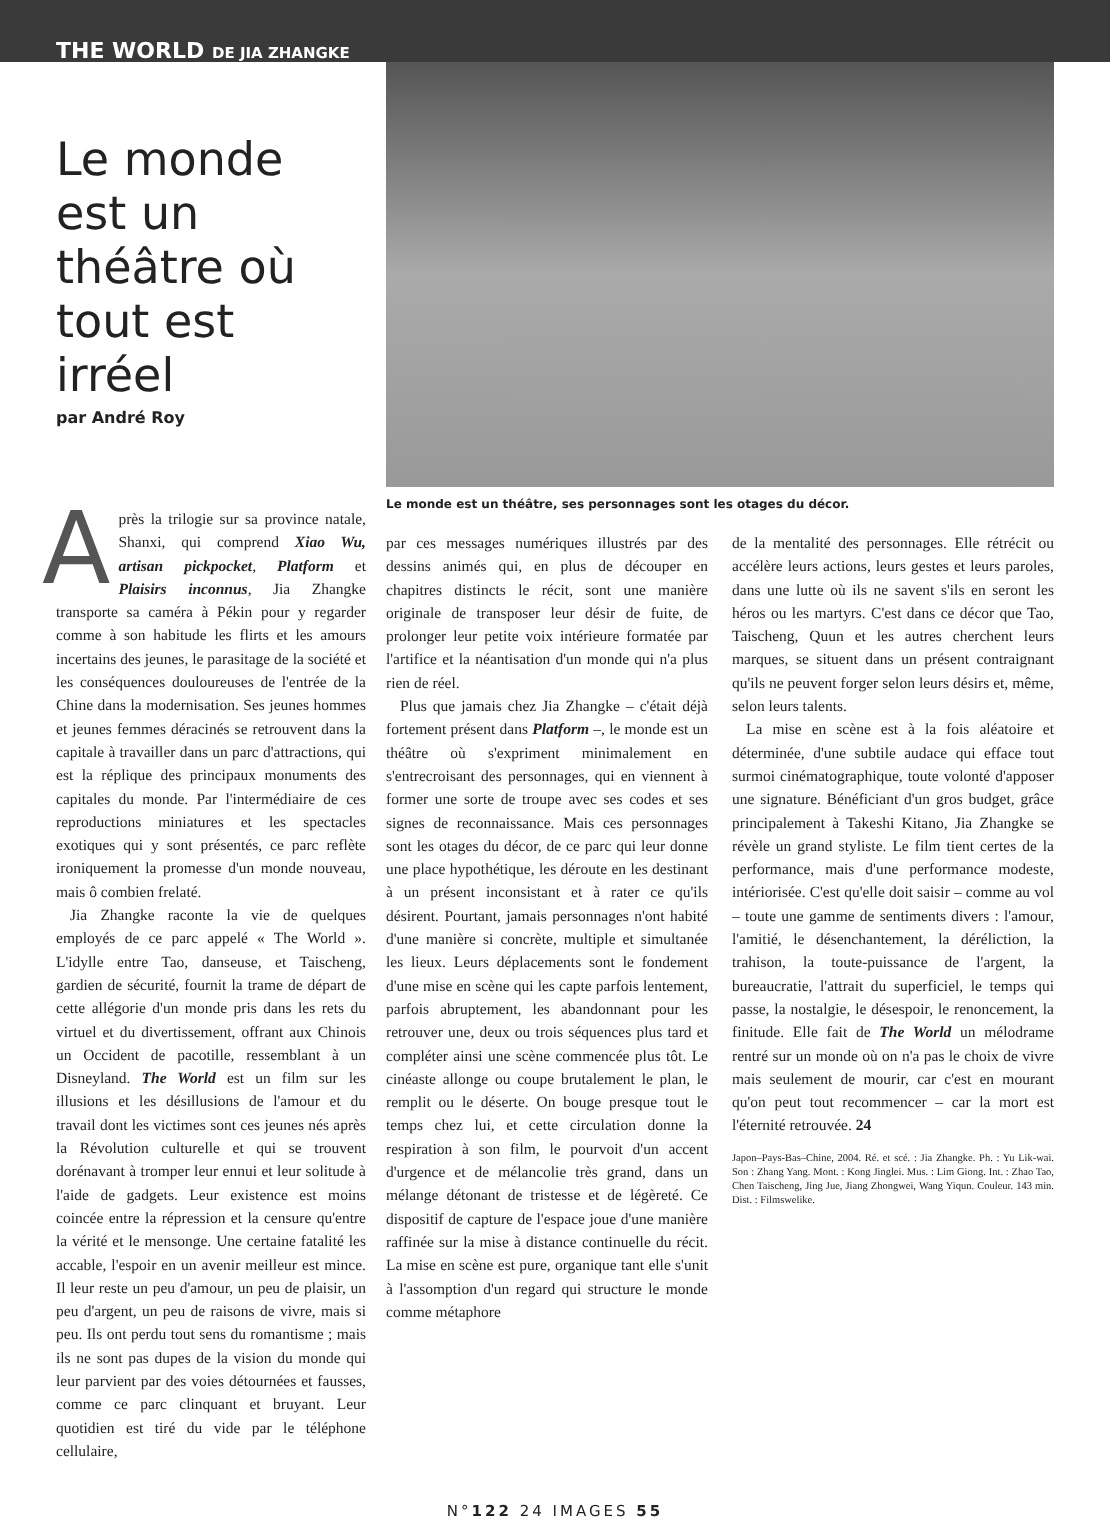THE WORLD DE JIA ZHANGKE
Le monde est un théâtre où tout est irréel
par André Roy
Après la trilogie sur sa province natale, Shanxi, qui comprend Xiao Wu, artisan pickpocket, Platform et Plaisirs inconnus, Jia Zhangke transporte sa caméra à Pékin pour y regarder comme à son habitude les flirts et les amours incertains des jeunes, le parasitage de la société et les conséquences douloureuses de l'entrée de la Chine dans la modernisation. Ses jeunes hommes et jeunes femmes déracinés se retrouvent dans la capitale à travailler dans un parc d'attractions, qui est la réplique des principaux monuments des capitales du monde. Par l'intermédiaire de ces reproductions miniatures et les spectacles exotiques qui y sont présentés, ce parc reflète ironiquement la promesse d'un monde nouveau, mais ô combien frelaté.
Jia Zhangke raconte la vie de quelques employés de ce parc appelé « The World ». L'idylle entre Tao, danseuse, et Taischeng, gardien de sécurité, fournit la trame de départ de cette allégorie d'un monde pris dans les rets du virtuel et du divertissement, offrant aux Chinois un Occident de pacotille, ressemblant à un Disneyland. The World est un film sur les illusions et les désillusions de l'amour et du travail dont les victimes sont ces jeunes nés après la Révolution culturelle et qui se trouvent dorénavant à tromper leur ennui et leur solitude à l'aide de gadgets. Leur existence est moins coincée entre la répression et la censure qu'entre la vérité et le mensonge. Une certaine fatalité les accable, l'espoir en un avenir meilleur est mince. Il leur reste un peu d'amour, un peu de plaisir, un peu d'argent, un peu de raisons de vivre, mais si peu. Ils ont perdu tout sens du romantisme ; mais ils ne sont pas dupes de la vision du monde qui leur parvient par des voies détournées et fausses, comme ce parc clinquant et bruyant. Leur quotidien est tiré du vide par le téléphone cellulaire,
Le monde est un théâtre, ses personnages sont les otages du décor.
par ces messages numériques illustrés par des dessins animés qui, en plus de découper en chapitres distincts le récit, sont une manière originale de transposer leur désir de fuite, de prolonger leur petite voix intérieure formatée par l'artifice et la néantisation d'un monde qui n'a plus rien de réel.
Plus que jamais chez Jia Zhangke – c'était déjà fortement présent dans Platform –, le monde est un théâtre où s'expriment minimalement en s'entrecroisant des personnages, qui en viennent à former une sorte de troupe avec ses codes et ses signes de reconnaissance. Mais ces personnages sont les otages du décor, de ce parc qui leur donne une place hypothétique, les déroute en les destinant à un présent inconsistant et à rater ce qu'ils désirent. Pourtant, jamais personnages n'ont habité d'une manière si concrète, multiple et simultanée les lieux. Leurs déplacements sont le fondement d'une mise en scène qui les capte parfois lentement, parfois abruptement, les abandonnant pour les retrouver une, deux ou trois séquences plus tard et compléter ainsi une scène commencée plus tôt. Le cinéaste allonge ou coupe brutalement le plan, le remplit ou le déserte. On bouge presque tout le temps chez lui, et cette circulation donne la respiration à son film, le pourvoit d'un accent d'urgence et de mélancolie très grand, dans un mélange détonant de tristesse et de légèreté. Ce dispositif de capture de l'espace joue d'une manière raffinée sur la mise à distance continuelle du récit. La mise en scène est pure, organique tant elle s'unit à l'assomption d'un regard qui structure le monde comme métaphore
de la mentalité des personnages. Elle rétrécit ou accélère leurs actions, leurs gestes et leurs paroles, dans une lutte où ils ne savent s'ils en seront les héros ou les martyrs. C'est dans ce décor que Tao, Taischeng, Quun et les autres cherchent leurs marques, se situent dans un présent contraignant qu'ils ne peuvent forger selon leurs désirs et, même, selon leurs talents.
La mise en scène est à la fois aléatoire et déterminée, d'une subtile audace qui efface tout surmoi cinématographique, toute volonté d'apposer une signature. Bénéficiant d'un gros budget, grâce principalement à Takeshi Kitano, Jia Zhangke se révèle un grand styliste. Le film tient certes de la performance, mais d'une performance modeste, intériorisée. C'est qu'elle doit saisir – comme au vol – toute une gamme de sentiments divers : l'amour, l'amitié, le désenchantement, la déréliction, la trahison, la toute-puissance de l'argent, la bureaucratie, l'attrait du superficiel, le temps qui passe, la nostalgie, le désespoir, le renoncement, la finitude. Elle fait de The World un mélodrame rentré sur un monde où on n'a pas le choix de vivre mais seulement de mourir, car c'est en mourant qu'on peut tout recommencer – car la mort est l'éternité retrouvée. 24
Japon–Pays-Bas–Chine, 2004. Ré. et scé. : Jia Zhangke. Ph. : Yu Lik-wai. Son : Zhang Yang. Mont. : Kong Jinglei. Mus. : Lim Giong. Int. : Zhao Tao, Chen Taischeng, Jing Jue, Jiang Zhongwei, Wang Yiqun. Couleur. 143 min. Dist. : Filmswelike.
N°122 24 IMAGES 55